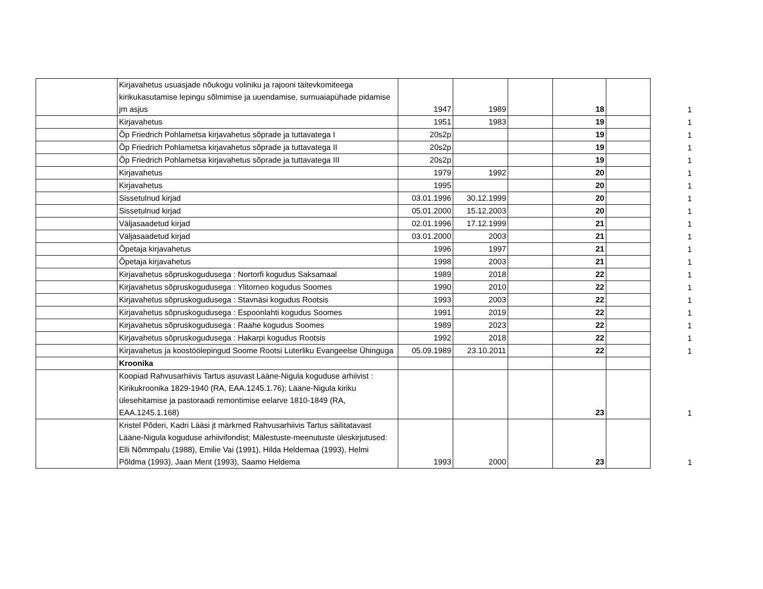| | Kirjavahetus usuasjade nõukogu voliniku ja rajooni täitevkomiteega kirikukasutamise lepingu sõlmimise ja uuendamise, surnuaiapühade pidamise jm asjus | 1947 | 1989 | | 18 | | 1 |
| | Kirjavahetus | 1951 | 1983 | | 19 | | 1 |
| | Õp Friedrich Pohlametsa kirjavahetus sõprade ja tuttavatega I | 20s2p | | | 19 | | 1 |
| | Õp Friedrich Pohlametsa kirjavahetus sõprade ja tuttavatega II | 20s2p | | | 19 | | 1 |
| | Õp Friedrich Pohlametsa kirjavahetus sõprade ja tuttavatega III | 20s2p | | | 19 | | 1 |
| | Kirjavahetus | 1979 | 1992 | | 20 | | 1 |
| | Kirjavahetus | 1995 | | | 20 | | 1 |
| | Sissetulnud kirjad | 03.01.1996 | 30.12.1999 | | 20 | | 1 |
| | Sissetulnud kirjad | 05.01.2000 | 15.12.2003 | | 20 | | 1 |
| | Väljasaadetud kirjad | 02.01.1996 | 17.12.1999 | | 21 | | 1 |
| | Väljasaadetud kirjad | 03.01.2000 | 2003 | | 21 | | 1 |
| | Õpetaja kirjavahetus | 1996 | 1997 | | 21 | | 1 |
| | Õpetaja kirjavahetus | 1998 | 2003 | | 21 | | 1 |
| | Kirjavahetus sõpruskogudusega : Nortorfi kogudus Saksamaal | 1989 | 2018 | | 22 | | 1 |
| | Kirjavahetus sõpruskogudusega : Ylitorneo kogudus Soomes | 1990 | 2010 | | 22 | | 1 |
| | Kirjavahetus sõpruskogudusega : Stavnäsi kogudus Rootsis | 1993 | 2003 | | 22 | | 1 |
| | Kirjavahetus sõpruskogudusega : Espoonlahti kogudus Soomes | 1991 | 2019 | | 22 | | 1 |
| | Kirjavahetus sõpruskogudusega : Raahe kogudus Soomes | 1989 | 2023 | | 22 | | 1 |
| | Kirjavahetus sõpruskogudusega : Hakarpi kogudus Rootsis | 1992 | 2018 | | 22 | | 1 |
| | Kirjavahetus ja koostöölepingud Soome Rootsi Luterliku Evangeelse Ühinguga | 05.09.1989 | 23.10.2011 | | 22 | | 1 |
| | Kroonika | | | | | | |
| | Koopiad Rahvusarhiivis Tartus asuvast Lääne-Nigula koguduse arhiivist : Kirikukroonika 1829-1940 (RA, EAA.1245.1.76); Lääne-Nigula kiriku ülesehitamise ja pastoraadi remontimise eelarve 1810-1849 (RA, EAA.1245.1.168) | | | | 23 | | 1 |
| | Kristel Põderi, Kadri Lääsi jt märkmed Rahvusarhiivis Tartus säilitatavast Lääne-Nigula koguduse arhiivifondist; Mälestuste-meenutuste üleskirjutused: Elli Nõmmpalu (1988), Emilie Vai (1991), Hilda Heldemaa (1993), Helmi Põldma (1993), Jaan Ment (1993), Saamo Heldema | 1993 | 2000 | | 23 | | 1 |